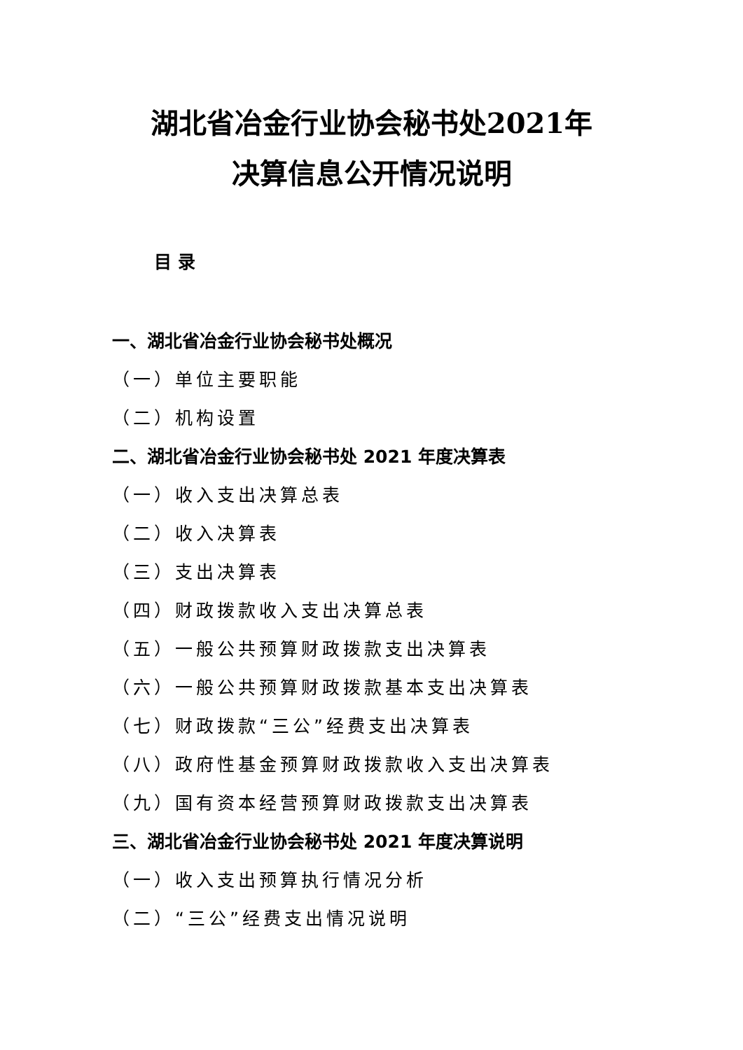湖北省冶金行业协会秘书处2021年
决算信息公开情况说明
目 录
一、湖北省冶金行业协会秘书处概况
（一）单位主要职能
（二）机构设置
二、湖北省冶金行业协会秘书处 2021 年度决算表
（一）收入支出决算总表
（二）收入决算表
（三）支出决算表
（四）财政拨款收入支出决算总表
（五）一般公共预算财政拨款支出决算表
（六）一般公共预算财政拨款基本支出决算表
（七）财政拨款“三公”经费支出决算表
（八）政府性基金预算财政拨款收入支出决算表
（九）国有资本经营预算财政拨款支出决算表
三、湖北省冶金行业协会秘书处 2021 年度决算说明
（一）收入支出预算执行情况分析
（二）“三公”经费支出情况说明